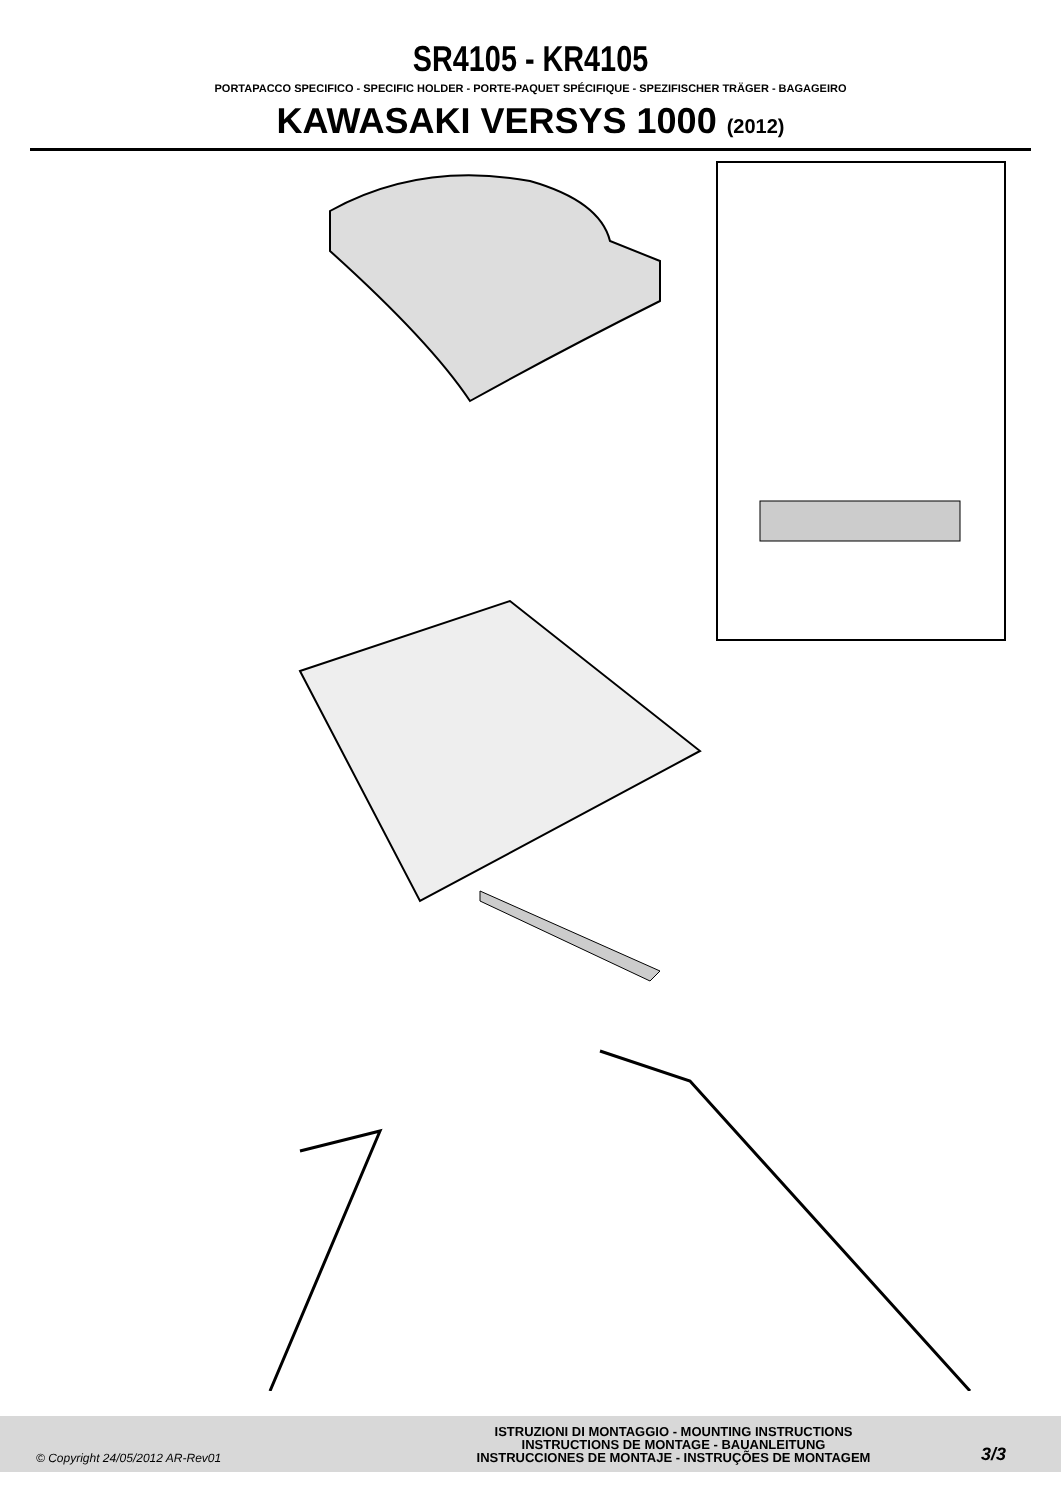SR4105 - KR4105
PORTAPACCO SPECIFICO - SPECIFIC HOLDER - PORTE-PAQUET SPÉCIFIQUE - SPEZIFISCHER TRÄGER - BAGAGEIRO
KAWASAKI VERSYS 1000 (2012)
© Copyright 24/05/2012 AR-Rev01
ISTRUZIONI DI MONTAGGIO - MOUNTING INSTRUCTIONS
INSTRUCTIONS DE MONTAGE - BAUANLEITUNG
INSTRUCCIONES DE MONTAJE - INSTRUÇÕES DE MONTAGEM
3/3